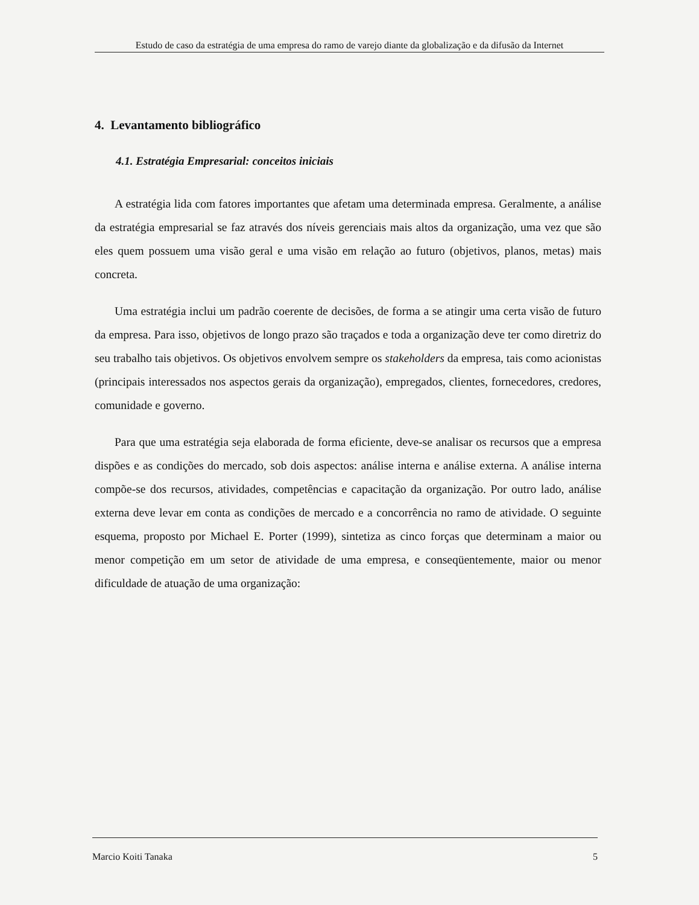Estudo de caso da estratégia de uma empresa do ramo de varejo diante da globalização e da difusão da Internet
4. Levantamento bibliográfico
4.1. Estratégia Empresarial: conceitos iniciais
A estratégia lida com fatores importantes que afetam uma determinada empresa. Geralmente, a análise da estratégia empresarial se faz através dos níveis gerenciais mais altos da organização, uma vez que são eles quem possuem uma visão geral e uma visão em relação ao futuro (objetivos, planos, metas) mais concreta.
Uma estratégia inclui um padrão coerente de decisões, de forma a se atingir uma certa visão de futuro da empresa. Para isso, objetivos de longo prazo são traçados e toda a organização deve ter como diretriz do seu trabalho tais objetivos. Os objetivos envolvem sempre os stakeholders da empresa, tais como acionistas (principais interessados nos aspectos gerais da organização), empregados, clientes, fornecedores, credores, comunidade e governo.
Para que uma estratégia seja elaborada de forma eficiente, deve-se analisar os recursos que a empresa dispões e as condições do mercado, sob dois aspectos: análise interna e análise externa. A análise interna compõe-se dos recursos, atividades, competências e capacitação da organização. Por outro lado, análise externa deve levar em conta as condições de mercado e a concorrência no ramo de atividade. O seguinte esquema, proposto por Michael E. Porter (1999), sintetiza as cinco forças que determinam a maior ou menor competição em um setor de atividade de uma empresa, e conseqüentemente, maior ou menor dificuldade de atuação de uma organização:
Marcio Koiti Tanaka 5